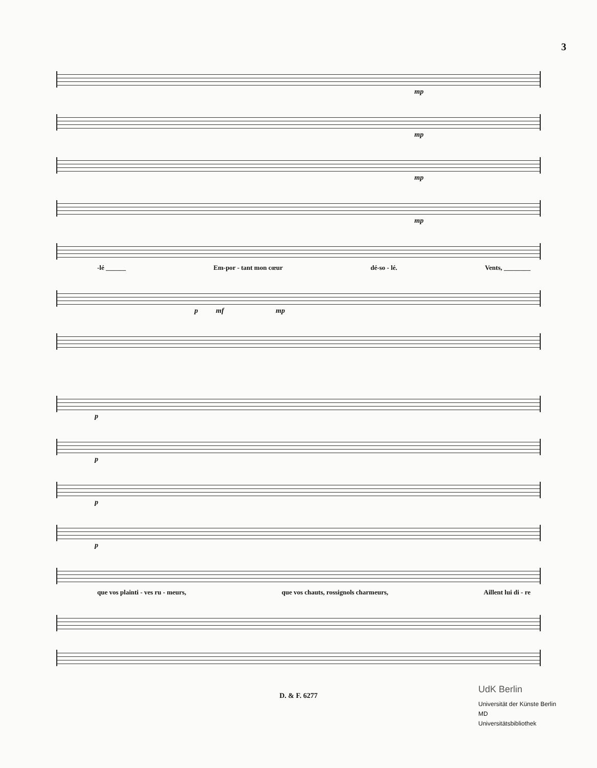3
mp
mp
mp
mp
-lé ______ Em-por - tant mon cœur dé-so - lé. Vents, ________
p mf mp
p
p
p
p
que vos plainti - ves ru - meurs, que vos chauts, rossignols charmeurs, Aillent lui di - re
D. & F. 6277
UdK Berlin
Universität der Künste Berlin
MD
Universitätsbibliothek